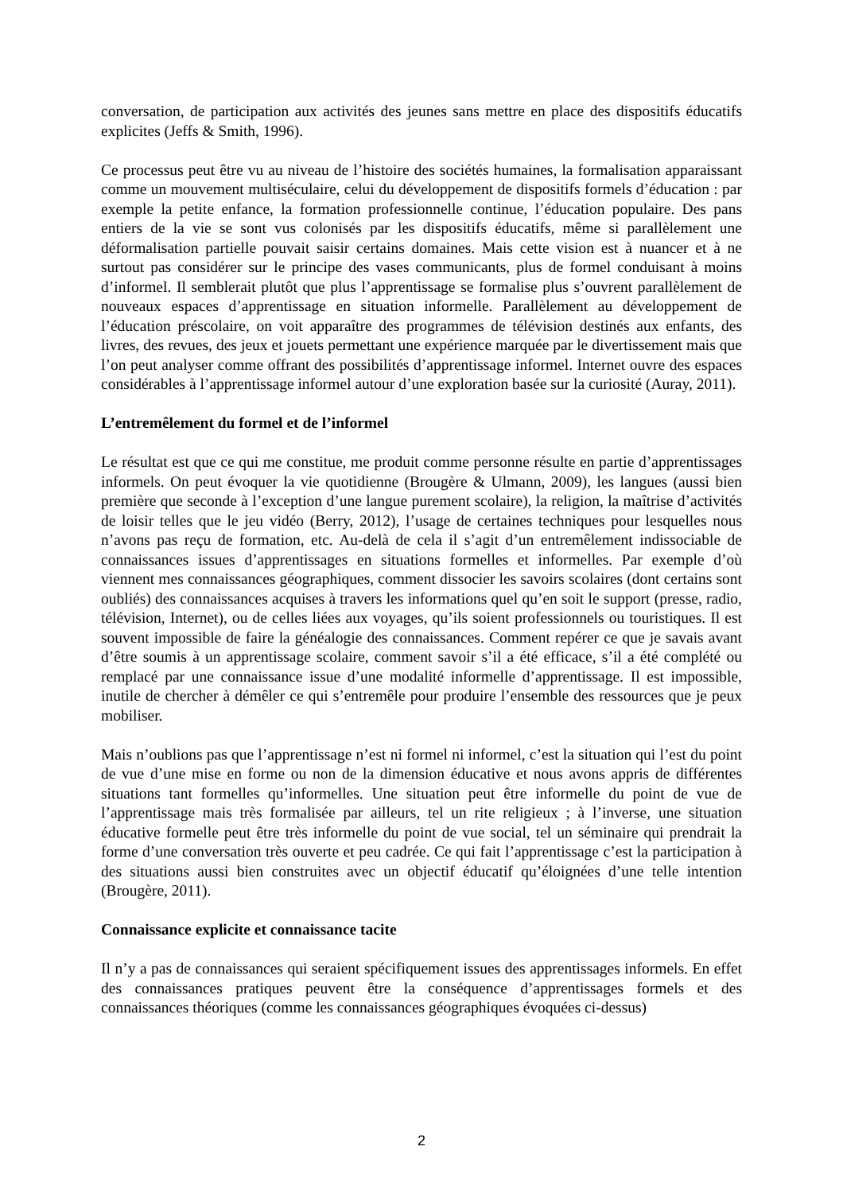conversation, de participation aux activités des jeunes sans mettre en place des dispositifs éducatifs explicites (Jeffs & Smith, 1996).
Ce processus peut être vu au niveau de l’histoire des sociétés humaines, la formalisation apparaissant comme un mouvement multiséculaire, celui du développement de dispositifs formels d’éducation : par exemple la petite enfance, la formation professionnelle continue, l’éducation populaire. Des pans entiers de la vie se sont vus colonisés par les dispositifs éducatifs, même si parallèlement une déformalisation partielle pouvait saisir certains domaines. Mais cette vision est à nuancer et à ne surtout pas considérer sur le principe des vases communicants, plus de formel conduisant à moins d’informel. Il semblerait plutôt que plus l’apprentissage se formalise plus s’ouvrent parallèlement de nouveaux espaces d’apprentissage en situation informelle. Parallèlement au développement de l’éducation préscolaire, on voit apparaître des programmes de télévision destinés aux enfants, des livres, des revues, des jeux et jouets permettant une expérience marquée par le divertissement mais que l’on peut analyser comme offrant des possibilités d’apprentissage informel. Internet ouvre des espaces considérables à l’apprentissage informel autour d’une exploration basée sur la curiosité (Auray, 2011).
L’entremêlement du formel et de l’informel
Le résultat est que ce qui me constitue, me produit comme personne résulte en partie d’apprentissages informels. On peut évoquer la vie quotidienne (Brougère & Ulmann, 2009), les langues (aussi bien première que seconde à l’exception d’une langue purement scolaire), la religion, la maîtrise d’activités de loisir telles que le jeu vidéo (Berry, 2012), l’usage de certaines techniques pour lesquelles nous n’avons pas reçu de formation, etc. Au-delà de cela il s’agit d’un entremêlement indissociable de connaissances issues d’apprentissages en situations formelles et informelles. Par exemple d’où viennent mes connaissances géographiques, comment dissocier les savoirs scolaires (dont certains sont oubliés) des connaissances acquises à travers les informations quel qu’en soit le support (presse, radio, télévision, Internet), ou de celles liées aux voyages, qu’ils soient professionnels ou touristiques. Il est souvent impossible de faire la généalogie des connaissances. Comment repérer ce que je savais avant d’être soumis à un apprentissage scolaire, comment savoir s’il a été efficace, s’il a été complété ou remplacé par une connaissance issue d’une modalité informelle d’apprentissage. Il est impossible, inutile de chercher à démêler ce qui s’entremêle pour produire l’ensemble des ressources que je peux mobiliser.
Mais n’oublions pas que l’apprentissage n’est ni formel ni informel, c’est la situation qui l’est du point de vue d’une mise en forme ou non de la dimension éducative et nous avons appris de différentes situations tant formelles qu’informelles. Une situation peut être informelle du point de vue de l’apprentissage mais très formalisée par ailleurs, tel un rite religieux ; à l’inverse, une situation éducative formelle peut être très informelle du point de vue social, tel un séminaire qui prendrait la forme d’une conversation très ouverte et peu cadrée. Ce qui fait l’apprentissage c’est la participation à des situations aussi bien construites avec un objectif éducatif qu’éloignées d’une telle intention (Brougère, 2011).
Connaissance explicite et connaissance tacite
Il n’y a pas de connaissances qui seraient spécifiquement issues des apprentissages informels. En effet des connaissances pratiques peuvent être la conséquence d’apprentissages formels et des connaissances théoriques (comme les connaissances géographiques évoquées ci-dessus)
2